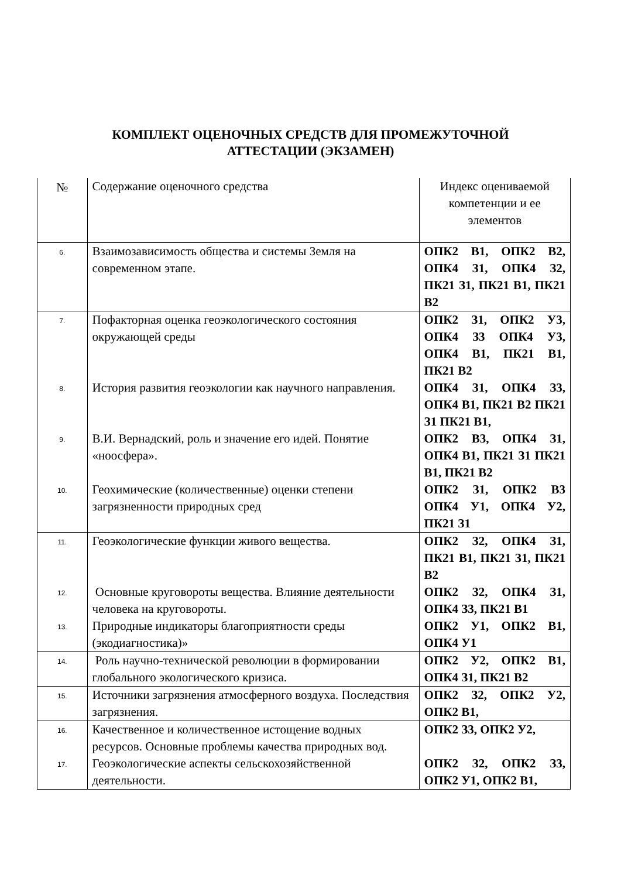КОМПЛЕКТ ОЦЕНОЧНЫХ СРЕДСТВ ДЛЯ ПРОМЕЖУТОЧНОЙ
АТТЕСТАЦИИ (ЭКЗАМЕН)
| № | Содержание оценочного средства | Индекс оцениваемой компетенции и ее элементов |
| 6. | Взаимозависимость общества и системы Земля на современном этапе. | ОПК2 В1, ОПК2 В2, ОПК4 З1, ОПК4 З2, ПК21 З1, ПК21 В1, ПК21 В2 |
| 7. | Пофакторная оценка геоэкологического состояния окружающей среды | ОПК2 З1, ОПК2 У3, ОПК4 З3 ОПК4 У3, ОПК4 В1, ПК21 В1, ПК21 В2 |
| 8. | История развития геоэкологии как научного направления. | ОПК4 З1, ОПК4 З3, ОПК4 В1, ПК21 В2 ПК21 З1 ПК21 В1, |
| 9. | В.И. Вернадский, роль и значение его идей. Понятие «ноосфера». | ОПК2 В3, ОПК4 З1, ОПК4 В1, ПК21 З1 ПК21 В1, ПК21 В2 |
| 10. | Геохимические (количественные) оценки степени загрязненности природных сред | ОПК2 З1, ОПК2 В3 ОПК4 У1, ОПК4 У2, ПК21 З1 |
| 11. | Геоэкологические функции живого вещества. | ОПК2 З2, ОПК4 З1, ПК21 В1, ПК21 З1, ПК21 В2 |
| 12. | Основные круговороты вещества. Влияние деятельности человека на круговороты. | ОПК2 З2, ОПК4 З1, ОПК4 З3, ПК21 В1 |
| 13. | Природные индикаторы благоприятности среды (экодиагностика)» | ОПК2 У1, ОПК2 В1, ОПК4 У1 |
| 14. | Роль научно-технической революции в формировании глобального экологического кризиса. | ОПК2 У2, ОПК2 В1, ОПК4 З1, ПК21 В2 |
| 15. | Источники загрязнения атмосферного воздуха. Последствия загрязнения. | ОПК2 З2, ОПК2 У2, ОПК2 В1, |
| 16. | Качественное и количественное истощение водных ресурсов. Основные проблемы качества природных вод. | ОПК2 З3, ОПК2 У2, |
| 17. | Геоэкологические аспекты сельскохозяйственной деятельности. | ОПК2 З2, ОПК2 З3, ОПК2 У1, ОПК2 В1, |